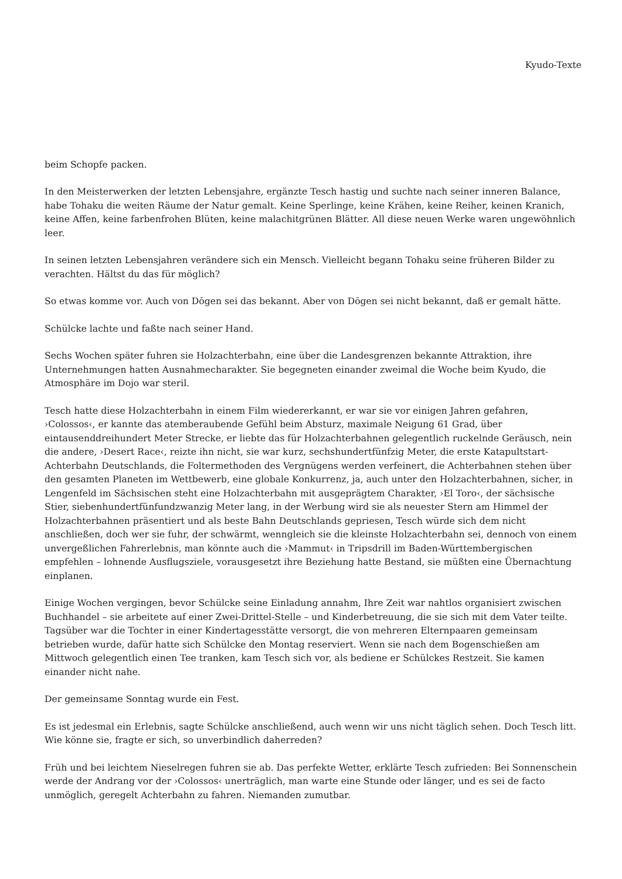Kyudo-Texte
beim Schopfe packen.
In den Meisterwerken der letzten Lebensjahre, ergänzte Tesch hastig und suchte nach seiner inneren Balance, habe Tohaku die weiten Räume der Natur gemalt. Keine Sperlinge, keine Krähen, keine Reiher, keinen Kranich, keine Affen, keine farbenfrohen Blüten, keine malachitgrünen Blätter. All diese neuen Werke waren ungewöhnlich leer.
In seinen letzten Lebensjahren verändere sich ein Mensch. Vielleicht begann Tohaku seine früheren Bilder zu verachten. Hältst du das für möglich?
So etwas komme vor. Auch von Dōgen sei das bekannt. Aber von Dōgen sei nicht bekannt, daß er gemalt hätte.
Schülcke lachte und faßte nach seiner Hand.
Sechs Wochen später fuhren sie Holzachterbahn, eine über die Landesgrenzen bekannte Attraktion, ihre Unternehmungen hatten Ausnahmecharakter. Sie begegneten einander zweimal die Woche beim Kyudo, die Atmosphäre im Dojo war steril.
Tesch hatte diese Holzachterbahn in einem Film wiedererkannt, er war sie vor einigen Jahren gefahren, ›Colossos‹, er kannte das atemberaubende Gefühl beim Absturz, maximale Neigung 61 Grad, über eintausenddreihundert Meter Strecke, er liebte das für Holzachterbahnen gelegentlich ruckelnde Geräusch, nein die andere, ›Desert Race‹, reizte ihn nicht, sie war kurz, sechshundertfünfzig Meter, die erste Katapultstart-Achterbahn Deutschlands, die Foltermethoden des Vergnügens werden verfeinert, die Achterbahnen stehen über den gesamten Planeten im Wettbewerb, eine globale Konkurrenz, ja, auch unter den Holzachterbahnen, sicher, in Lengenfeld im Sächsischen steht eine Holzachterbahn mit ausgeprägtem Charakter, ›El Toro‹, der sächsische Stier, siebenhundertfünfundzwanzig Meter lang, in der Werbung wird sie als neuester Stern am Himmel der Holzachterbahnen präsentiert und als beste Bahn Deutschlands gepriesen, Tesch würde sich dem nicht anschließen, doch wer sie fuhr, der schwärmt, wenngleich sie die kleinste Holzachterbahn sei, dennoch von einem unvergeßlichen Fahrerlebnis, man könnte auch die ›Mammut‹ in Tripsdrill im Baden-Württembergischen empfehlen – lohnende Ausflugsziele, vorausgesetzt ihre Beziehung hatte Bestand, sie müßten eine Übernachtung einplanen.
Einige Wochen vergingen, bevor Schülcke seine Einladung annahm, Ihre Zeit war nahtlos organisiert zwischen Buchhandel – sie arbeitete auf einer Zwei-Drittel-Stelle – und Kinderbetreuung, die sie sich mit dem Vater teilte. Tagsüber war die Tochter in einer Kindertagesstätte versorgt, die von mehreren Elternpaaren gemeinsam betrieben wurde, dafür hatte sich Schülcke den Montag reserviert. Wenn sie nach dem Bogenschießen am Mittwoch gelegentlich einen Tee tranken, kam Tesch sich vor, als bediene er Schülckes Restzeit. Sie kamen einander nicht nahe.
Der gemeinsame Sonntag wurde ein Fest.
Es ist jedesmal ein Erlebnis, sagte Schülcke anschließend, auch wenn wir uns nicht täglich sehen. Doch Tesch litt. Wie könne sie, fragte er sich, so unverbindlich daherreden?
Früh und bei leichtem Nieselregen fuhren sie ab. Das perfekte Wetter, erklärte Tesch zufrieden: Bei Sonnenschein werde der Andrang vor der ›Colossos‹ unerträglich, man warte eine Stunde oder länger, und es sei de facto unmöglich, geregelt Achterbahn zu fahren. Niemanden zumutbar.